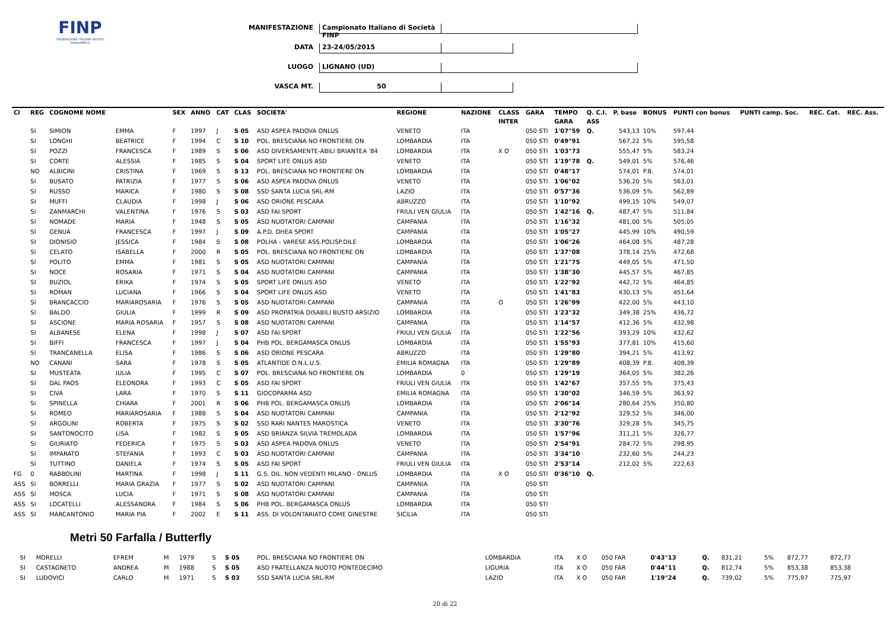FINP
FEDERAZIONE ITALIANA NUOTO PARALIMPICO
MANIFESTAZIONE Campionato Italiano di Società FINP
DATA 23-24/05/2015
LUOGO LIGNANO (UD)
VASCA MT. 50
| Cl | REG | COGNOME NOME | | SEX | ANNO | CAT | CLAS | SOCIETA' | REGIONE | NAZIONE | CLASS | GARA | TEMPO | Q. C.I. | P. base | BONUS | PUNTI con bonus | PUNTI camp. Soc. | REC. Cat. | REC. Ass. |
| --- | --- | --- | --- | --- | --- | --- | --- | --- | --- | --- | --- | --- | --- | --- | --- | --- | --- | --- | --- | --- |
| | | | | | | | | | | | INTER | | GARA | ASS | | | | | | |
| | SI | SIMION | EMMA | F | 1997 | J | S 05 | ASD ASPEA PADOVA ONLUS | VENETO | ITA | | 050 STI | 1'07"59 | Q. | 543,13 | 10% | 597,44 | | | |
| | SI | LONGHI | BEATRICE | F | 1994 | C | S 10 | POL. BRESCIANA NO FRONTIERE ON | LOMBARDIA | ITA | | 050 STI | 0'49"91 | | 567,22 | 5% | 595,58 | | | |
| | SI | POZZI | FRANCESCA | F | 1989 | S | S 06 | ASD DIVERSAMENTE-ABILI BRIANTEA '84 | LOMBARDIA | ITA | X O | 050 STI | 1'03"73 | | 555,47 | 5% | 583,24 | | | |
| | SI | CORTE | ALESSIA | F | 1985 | S | S 04 | SPORT LIFE ONLUS ASD | VENETO | ITA | | 050 STI | 1'19"78 | Q. | 549,01 | 5% | 576,46 | | | |
| | NO | ALBICINI | CRISTINA | F | 1969 | S | S 13 | POL. BRESCIANA NO FRONTIERE ON | LOMBARDIA | ITA | | 050 STI | 0'48"17 | | 574,01 | P.B. | 574,01 | | | |
| | SI | BUSATO | PATRIZIA | F | 1977 | S | S 06 | ASD ASPEA PADOVA ONLUS | VENETO | ITA | | 050 STI | 1'06"02 | | 536,20 | 5% | 563,01 | | | |
| | SI | RUSSO | MARICA | F | 1980 | S | S 08 | SSD SANTA LUCIA SRL-RM | LAZIO | ITA | | 050 STI | 0'57"36 | | 536,09 | 5% | 562,89 | | | |
| | SI | MUFFI | CLAUDIA | F | 1998 | J | S 06 | ASD ORIONE PESCARA | ABRUZZO | ITA | | 050 STI | 1'10"92 | | 499,15 | 10% | 549,07 | | | |
| | SI | ZANMARCHI | VALENTINA | F | 1976 | S | S 03 | ASD FAI SPORT | FRIULI VEN GIULIA | ITA | | 050 STI | 1'42"16 | Q. | 487,47 | 5% | 511,84 | | | |
| | SI | NOMADE | MARIA | F | 1948 | S | S 05 | ASD NUOTATORI CAMPANI | CAMPANIA | ITA | | 050 STI | 1'16"32 | | 481,00 | 5% | 505,05 | | | |
| | SI | GENUA | FRANCESCA | F | 1997 | J | S 09 | A.P.D. DHEA SPORT | CAMPANIA | ITA | | 050 STI | 1'05"27 | | 445,99 | 10% | 490,59 | | | |
| | SI | DIONISIO | JESSICA | F | 1984 | S | S 08 | POLHA - VARESE ASS.POLISP.DILE | LOMBARDIA | ITA | | 050 STI | 1'06"26 | | 464,08 | 5% | 487,28 | | | |
| | SI | CELATO | ISABELLA | F | 2000 | R | S 05 | POL. BRESCIANA NO FRONTIERE ON | LOMBARDIA | ITA | | 050 STI | 1'37"08 | | 378,14 | 25% | 472,68 | | | |
| | SI | POLITO | EMMA | F | 1981 | S | S 05 | ASD NUOTATORI CAMPANI | CAMPANIA | ITA | | 050 STI | 1'21"75 | | 449,05 | 5% | 471,50 | | | |
| | SI | NOCE | ROSARIA | F | 1971 | S | S 04 | ASD NUOTATORI CAMPANI | CAMPANIA | ITA | | 050 STI | 1'38"30 | | 445,57 | 5% | 467,85 | | | |
| | SI | BUZIOL | ERIKA | F | 1974 | S | S 05 | SPORT LIFE ONLUS ASD | VENETO | ITA | | 050 STI | 1'22"92 | | 442,72 | 5% | 464,85 | | | |
| | SI | ROMAN | LUCIANA | F | 1966 | S | S 04 | SPORT LIFE ONLUS ASD | VENETO | ITA | | 050 STI | 1'41"83 | | 430,13 | 5% | 451,64 | | | |
| | SI | BRANCACCIO | MARIAROSARIA | F | 1976 | S | S 05 | ASD NUOTATORI CAMPANI | CAMPANIA | ITA | O | 050 STI | 1'26"99 | | 422,00 | 5% | 443,10 | | | |
| | SI | BALDO | GIULIA | F | 1999 | R | S 09 | ASD PROPATRIA DISABILI BUSTO ARSIZIO | LOMBARDIA | ITA | | 050 STI | 1'23"32 | | 349,38 | 25% | 436,72 | | | |
| | SI | ASCIONE | MARIA ROSARIA | F | 1957 | S | S 08 | ASD NUOTATORI CAMPANI | CAMPANIA | ITA | | 050 STI | 1'14"57 | | 412,36 | 5% | 432,98 | | | |
| | SI | ALBANESE | ELENA | F | 1998 | J | S 07 | ASD FAI SPORT | FRIULI VEN GIULIA | ITA | | 050 STI | 1'22"56 | | 393,29 | 10% | 432,62 | | | |
| | SI | BIFFI | FRANCESCA | F | 1997 | J | S 04 | PHB POL. BERGAMASCA ONLUS | LOMBARDIA | ITA | | 050 STI | 1'55"93 | | 377,81 | 10% | 415,60 | | | |
| | SI | TRANCANELLA | ELISA | F | 1986 | S | S 06 | ASD ORIONE PESCARA | ABRUZZO | ITA | | 050 STI | 1'29"80 | | 394,21 | 5% | 413,92 | | | |
| | NO | CANANI | SARA | F | 1978 | S | S 05 | ATLANTIDE O.N.L.U.S. | EMILIA ROMAGNA | ITA | | 050 STI | 1'29"89 | | 408,39 | P.B. | 408,39 | | | |
| | SI | MUSTEATA | IULIA | F | 1995 | C | S 07 | POL. BRESCIANA NO FRONTIERE ON | LOMBARDIA | 0 | | 050 STI | 1'29"19 | | 364,05 | 5% | 382,26 | | | |
| | SI | DAL PAOS | ELEONORA | F | 1993 | C | S 05 | ASD FAI SPORT | FRIULI VEN GIULIA | ITA | | 050 STI | 1'42"67 | | 357,55 | 5% | 375,43 | | | |
| | SI | CIVA | LARA | F | 1970 | S | S 11 | GIOCOPARMA ASD | EMILIA ROMAGNA | ITA | | 050 STI | 1'30"02 | | 346,59 | 5% | 363,92 | | | |
| | SI | SPINELLA | CHIARA | F | 2001 | R | S 06 | PHB POL. BERGAMASCA ONLUS | LOMBARDIA | ITA | | 050 STI | 2'06"14 | | 280,64 | 25% | 350,80 | | | |
| | SI | ROMEO | MARIAROSARIA | F | 1988 | S | S 04 | ASD NUOTATORI CAMPANI | CAMPANIA | ITA | | 050 STI | 2'12"92 | | 329,52 | 5% | 346,00 | | | |
| | SI | ARGOLINI | ROBERTA | F | 1975 | S | S 02 | SSD RARI NANTES MAROSTICA | VENETO | ITA | | 050 STI | 3'30"76 | | 329,28 | 5% | 345,75 | | | |
| | SI | SANTONOCITO | LISA | F | 1982 | S | S 05 | ASD BRIANZA SILVIA TREMOLADA | LOMBARDIA | ITA | | 050 STI | 1'57"96 | | 311,21 | 5% | 326,77 | | | |
| | SI | GIURIATO | FEDERICA | F | 1975 | S | S 03 | ASD ASPEA PADOVA ONLUS | VENETO | ITA | | 050 STI | 2'54"91 | | 284,72 | 5% | 298,95 | | | |
| | SI | IMPARATO | STEFANIA | F | 1993 | C | S 03 | ASD NUOTATORI CAMPANI | CAMPANIA | ITA | | 050 STI | 3'34"10 | | 232,60 | 5% | 244,23 | | | |
| | SI | TUTTINO | DANIELA | F | 1974 | S | S 05 | ASD FAI SPORT | FRIULI VEN GIULIA | ITA | | 050 STI | 2'53"14 | | 212,02 | 5% | 222,63 | | | |
| FG | 0 | RABBOLINI | MARTINA | F | 1998 | J | S 11 | G.S. DIL. NON VEDENTI MILANO - ONLUS | LOMBARDIA | ITA | X O | 050 STI | 0'36"10 | Q. | | | | | | |
| ASS | SI | BORRELLI | MARIA GRAZIA | F | 1977 | S | S 02 | ASD NUOTATORI CAMPANI | CAMPANIA | ITA | | 050 STI | | | | | | | | |
| ASS | SI | MOSCA | LUCIA | F | 1971 | S | S 08 | ASD NUOTATORI CAMPANI | CAMPANIA | ITA | | 050 STI | | | | | | | | |
| ASS | SI | LOCATELLI | ALESSANDRA | F | 1984 | S | S 06 | PHB POL. BERGAMASCA ONLUS | LOMBARDIA | ITA | | 050 STI | | | | | | | | |
| ASS | SI | MARCANTONIO | MARIA PIA | F | 2002 | E | S 11 | ASS. DI VOLONTARIATO COME GINESTRE | SICILIA | ITA | | 050 STI | | | | | | | | |
Metri 50 Farfalla / Butterfly
| | SI | MORELLI | EFREM | M | 1979 | S | S 05 | POL. BRESCIANA NO FRONTIERE ON | LOMBARDIA | ITA | X O | 050 FAR | 0'43"13 | Q. | 831,21 | 5% | 872,77 | 872,77 | | |
| | SI | CASTAGNETO | ANDREA | M | 1988 | S | S 05 | ASD FRATELLANZA NUOTO PONTEDECIMO | LIGURIA | ITA | X O | 050 FAR | 0'44"11 | Q. | 812,74 | 5% | 853,38 | 853,38 | | |
| | SI | LUDOVICI | CARLO | M | 1971 | S | S 03 | SSD SANTA LUCIA SRL-RM | LAZIO | ITA | X O | 050 FAR | 1'19"24 | Q. | 739,02 | 5% | 775,97 | 775,97 | | |
20 di 22